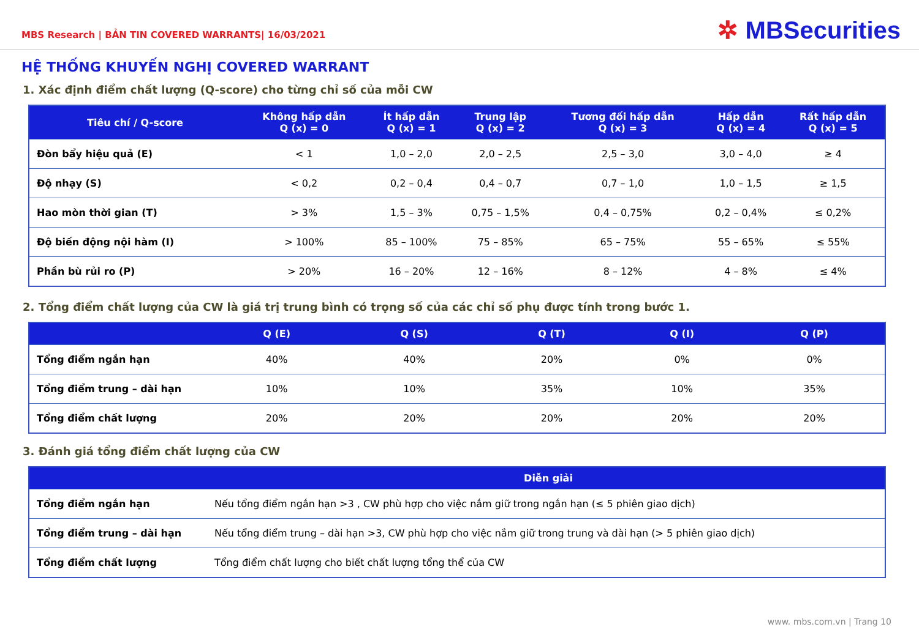MBS Research | BẢN TIN COVERED WARRANTS| 16/03/2021
✲ MBSecurities
HỆ THỐNG KHUYẾN NGHỊ COVERED WARRANT
1. Xác định điểm chất lượng (Q-score) cho từng chỉ số của mỗi CW
| Tiêu chí / Q-score | Không hấp dẫn Q (x) = 0 | Ít hấp dẫn Q (x) = 1 | Trung lập Q (x) = 2 | Tương đối hấp dẫn Q (x) = 3 | Hấp dẫn Q (x) = 4 | Rất hấp dẫn Q (x) = 5 |
| --- | --- | --- | --- | --- | --- | --- |
| Đòn bẩy hiệu quả (E) | < 1 | 1,0 – 2,0 | 2,0 – 2,5 | 2,5 – 3,0 | 3,0 – 4,0 | ≥ 4 |
| Độ nhạy (S) | < 0,2 | 0,2 – 0,4 | 0,4 – 0,7 | 0,7 – 1,0 | 1,0 – 1,5 | ≥ 1,5 |
| Hao mòn thời gian (T) | > 3% | 1,5 – 3% | 0,75 – 1,5% | 0,4 – 0,75% | 0,2 – 0,4% | ≤ 0,2% |
| Độ biến động nội hàm (I) | > 100% | 85 – 100% | 75 – 85% | 65 – 75% | 55 – 65% | ≤ 55% |
| Phần bù rủi ro (P) | > 20% | 16 – 20% | 12 – 16% | 8 – 12% | 4 – 8% | ≤ 4% |
2. Tổng điểm chất lượng của CW là giá trị trung bình có trọng số của các chỉ số phụ được tính trong bước 1.
| | Q (E) | Q (S) | Q (T) | Q (I) | Q (P) |
| --- | --- | --- | --- | --- | --- |
| Tổng điểm ngắn hạn | 40% | 40% | 20% | 0% | 0% |
| Tổng điểm trung – dài hạn | 10% | 10% | 35% | 10% | 35% |
| Tổng điểm chất lượng | 20% | 20% | 20% | 20% | 20% |
3. Đánh giá tổng điểm chất lượng của CW
| | Diễn giải |
| --- | --- |
| Tổng điểm ngắn hạn | Nếu tổng điểm ngắn hạn >3 , CW phù hợp cho việc nắm giữ trong ngắn hạn (≤ 5 phiên giao dịch) |
| Tổng điểm trung – dài hạn | Nếu tổng điểm trung – dài hạn >3, CW phù hợp cho việc nắm giữ trong trung và dài hạn (> 5 phiên giao dịch) |
| Tổng điểm chất lượng | Tổng điểm chất lượng cho biết chất lượng tổng thể của CW |
www. mbs.com.vn | Trang 10